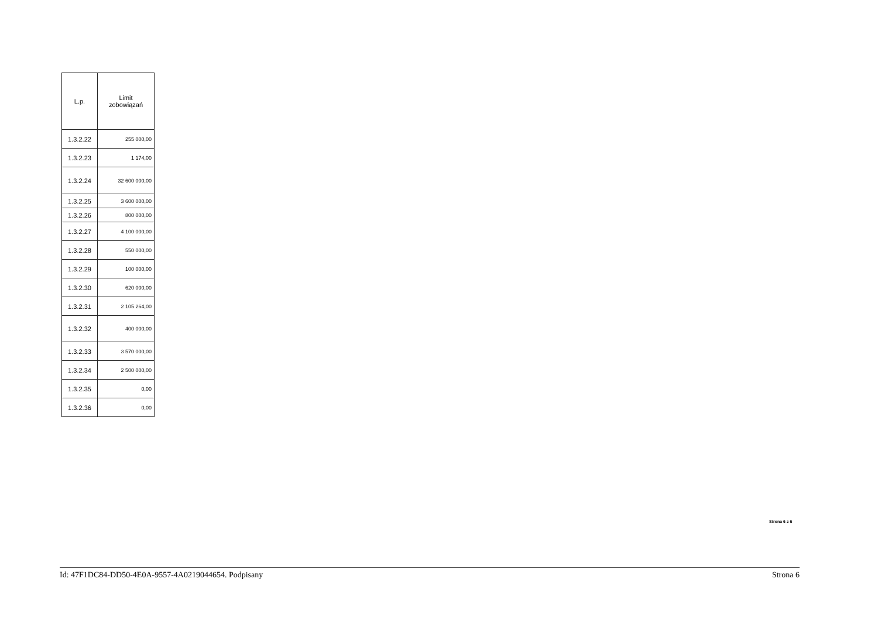| L.p. | Limit zobowiązań |
| --- | --- |
| 1.3.2.22 | 255 000,00 |
| 1.3.2.23 | 1 174,00 |
| 1.3.2.24 | 32 600 000,00 |
| 1.3.2.25 | 3 600 000,00 |
| 1.3.2.26 | 800 000,00 |
| 1.3.2.27 | 4 100 000,00 |
| 1.3.2.28 | 550 000,00 |
| 1.3.2.29 | 100 000,00 |
| 1.3.2.30 | 620 000,00 |
| 1.3.2.31 | 2 105 264,00 |
| 1.3.2.32 | 400 000,00 |
| 1.3.2.33 | 3 570 000,00 |
| 1.3.2.34 | 2 500 000,00 |
| 1.3.2.35 | 0,00 |
| 1.3.2.36 | 0,00 |
Strona 6 z 6
Id: 47F1DC84-DD50-4E0A-9557-4A0219044654. Podpisany Strona 6